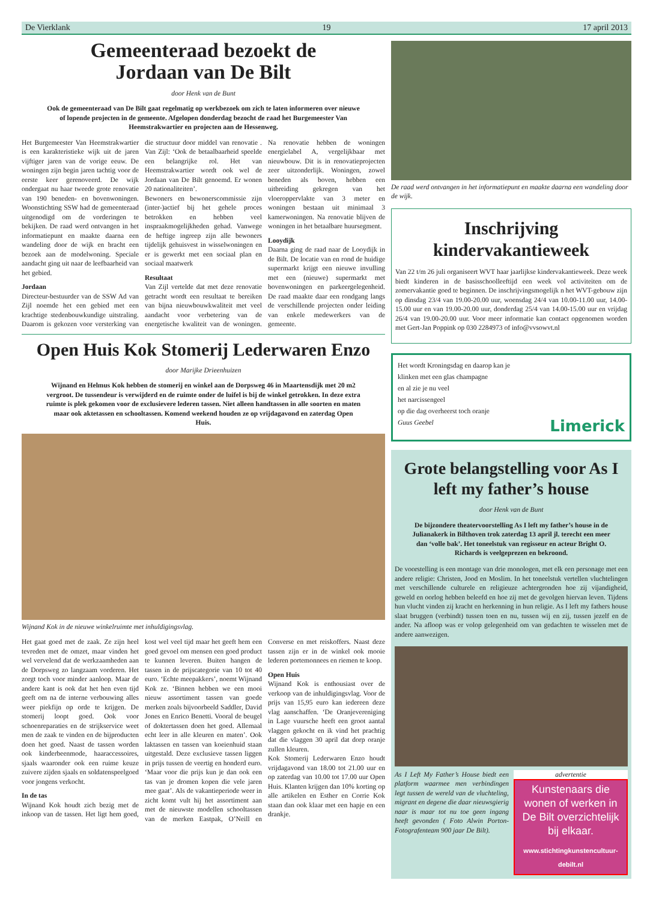De Vierklank 19 17 april 2013
Gemeenteraad bezoekt de
Jordaan van De Bilt
door Henk van de Bunt
Ook de gemeenteraad van De Bilt gaat regelmatig op werkbezoek om zich te laten informeren over nieuwe of lopende projecten in de gemeente. Afgelopen donderdag bezocht de raad het Burgemeester Van Heemstrakwartier en projecten aan de Hessenweg.
Het Burgemeester Van Heemstrakwartier is een karakteristieke wijk uit de jaren vijftiger jaren van de vorige eeuw. De woningen zijn begin jaren tachtig voor de eerste keer gerenoveerd. De wijk ondergaat nu haar tweede grote renovatie van 190 beneden- en bovenwoningen. Woonstichting SSW had de gemeenteraad uitgenodigd om de vorderingen te bekijken. De raad werd ontvangen in het informatiepunt en maakte daarna een wandeling door de wijk en bracht een bezoek aan de modelwoning. Speciale aandacht ging uit naar de leefbaarheid van het gebied.
Jordaan
Directeur-bestuurder van de SSW Ad van Zijl noemde het een gebied met een krachtige stedenbouwkundige uitstraling. Daarom is gekozen voor versterking van die structuur door middel van renovatie . Van Zijl: ‘Ook de betaalbaarheid speelde een belangrijke rol. Het van Heemstrakwartier wordt ook wel de Jordaan van De Bilt genoemd. Er wonen 20 nationaliteiten’.
Bewoners en bewonerscommissie zijn (inter-)actief bij het gehele proces betrokken en hebben veel inspraakmogelijkheden gehad. Vanwege de heftige ingreep zijn alle bewoners tijdelijk gehuisvest in wisselwoningen en er is gewerkt met een sociaal plan en sociaal maatwerk
Resultaat
Van Zijl vertelde dat met deze renovatie getracht wordt een resultaat te bereiken van bijna nieuwbouwkwaliteit met veel aandacht voor verbetering van de energetische kwaliteit van de woningen. Na renovatie hebben de woningen energielabel A, vergelijkbaar met nieuwbouw. Dit is in renovatieprojecten zeer uitzonderlijk. Woningen, zowel beneden als boven, hebben een uitbreiding gekregen van het vloeroppervlakte van 3 meter en woningen bestaan uit minimaal 3 kamerwoningen. Na renovatie blijven de woningen in het betaalbare huursegment.
Looydijk
Daarna ging de raad naar de Looydijk in de Bilt. De locatie van en rond de huidige supermarkt krijgt een nieuwe invulling met een (nieuwe) supermarkt met bovenwoningen en parkeergelegenheid. De raad maakte daar een rondgang langs de verschillende projecten onder leiding van enkele medewerkers van de gemeente.
Open Huis Kok Stomerij Lederwaren Enzo
door Marijke Drieenhuizen
Wijnand en Helmus Kok hebben de stomerij en winkel aan de Dorpsweg 46 in Maartensdijk met 20 m2 vergroot. De tussendeur is verwijderd en de ruimte onder de luifel is bij de winkel getrokken. In deze extra ruimte is plek gekomen voor de exclusievere lederen tassen. Niet alleen handtassen in alle soorten en maten maar ook aktetassen en schooltassen. Komend weekend houden ze op vrijdagavond en zaterdag Open Huis.
Wijnand Kok in de nieuwe winkelruimte met inhuldigingsvlag.
Het gaat goed met de zaak. Ze zijn heel tevreden met de omzet, maar vinden het wel vervelend dat de werkzaamheden aan de Dorpsweg zo langzaam vorderen. Het zorgt toch voor minder aanloop. Maar de andere kant is ook dat het hen even tijd geeft om na de interne verbouwing alles weer piekfijn op orde te krijgen. De stomerij loopt goed. Ook voor schoenreparaties en de strijkservice weet men de zaak te vinden en de bijproducten doen het goed. Naast de tassen worden ook kinderbeenmode, haaraccessoires, sjaals waaronder ook een ruime keuze zuivere zijden sjaals en soldatenspeelgoed voor jongens verkocht.
In de tas
Wijnand Kok houdt zich bezig met de inkoop van de tassen. Het ligt hem goed, kost wel veel tijd maar het geeft hem een goed gevoel om mensen een goed product te kunnen leveren. Buiten hangen de tassen in de prijscategorie van 10 tot 40 euro. ‘Echte meepakkers’, noemt Wijnand Kok ze. ‘Binnen hebben we een mooi nieuw assortiment tassen van goede merken zoals bijvoorbeeld Saddler, David Jones en Enrico Benetti. Vooral de beugel of doktertassen doen het goed. Allemaal echt leer in alle kleuren en maten’. Ook laktassen en tassen van koeienhuid staan uitgestald. Deze exclusieve tassen liggen in prijs tussen de veertig en honderd euro. ‘Maar voor die prijs kun je dan ook een tas van je dromen kopen die vele jaren mee gaat’. Als de vakantieperiode weer in zicht komt vult hij het assortiment aan met de nieuwste modellen schooltassen van de merken Eastpak, O’Neill en Converse en met reiskoffers. Naast deze tassen zijn er in de winkel ook mooie lederen portemonnees en riemen te koop.
Open Huis
Wijnand Kok is enthousiast over de verkoop van de inhuldigingsvlag. Voor de prijs van 15,95 euro kan iedereen deze vlag aanschaffen. ‘De Oranjevereniging in Lage vuursche heeft een groot aantal vlaggen gekocht en ik vind het prachtig dat die vlaggen 30 april dat dorp oranje zullen kleuren.
Kok Stomerij Lederwaren Enzo houdt vrijdagavond van 18.00 tot 21.00 uur en op zaterdag van 10.00 tot 17.00 uur Open Huis. Klanten krijgen dan 10% korting op alle artikelen en Esther en Corrie Kok staan dan ook klaar met een hapje en een drankje.
De raad werd ontvangen in het informatiepunt en maakte daarna een wandeling door de wijk.
Inschrijving kindervakantieweek
Van 22 t/m 26 juli organiseert WVT haar jaarlijkse kindervakantieweek. Deze week biedt kinderen in de basisschoolleeftijd een week vol activiteiten om de zomervakantie goed te beginnen. De inschrijvingsmogelijk n het WVT-gebouw zijn op dinsdag 23/4 van 19.00-20.00 uur, woensdag 24/4 van 10.00-11.00 uur, 14.00-15.00 uur en van 19.00-20.00 uur, donderdag 25/4 van 14.00-15.00 uur en vrijdag 26/4 van 19.00-20.00 uur. Voor meer informatie kan contact opgenomen worden met Gert-Jan Poppink op 030 2284973 of info@vvsowvt.nl
Het wordt Kroningsdag en daarop kan je
klinken met een glas champagne
en al zie je nu veel
het narcissengeel
op die dag overheerst toch oranje
Guus Geebel Limerick
Grote belangstelling voor As I left my father’s house
door Henk van de Bunt
De bijzondere theatervoorstelling As I left my father’s house in de Julianakerk in Bilthoven trok zaterdag 13 april jl. terecht een meer dan ‘volle bak’. Het toneelstuk van regisseur en acteur Bright O. Richards is veelgeprezen en bekroond.
De voorstelling is een montage van drie monologen, met elk een personage met een andere religie: Christen, Jood en Moslim. In het toneelstuk vertellen vluchtelingen met verschillende culturele en religieuze achtergronden hoe zij vijandigheid, geweld en oorlog hebben beleefd en hoe zij met de gevolgen hiervan leven. Tijdens hun vlucht vinden zij kracht en herkenning in hun religie. As I left my fathers house slaat bruggen (verbindt) tussen toen en nu, tussen wij en zij, tussen jezelf en de ander. Na afloop was er volop gelegenheid om van gedachten te wisselen met de andere aanwezigen.
As I Left My Father’s House biedt een platform waarmee men verbindingen legt tussen de wereld van de vluchteling, migrant en degene die daar nieuwsgierig naar is maar tot nu toe geen ingang heeft gevonden ( Foto Alwin Porton-Fotografenteam 900 jaar De Bilt).
advertentie
Kunstenaars die wonen of werken in De Bilt overzichtelijk bij elkaar.
www.stichtingkunstencultuur-debilt.nl